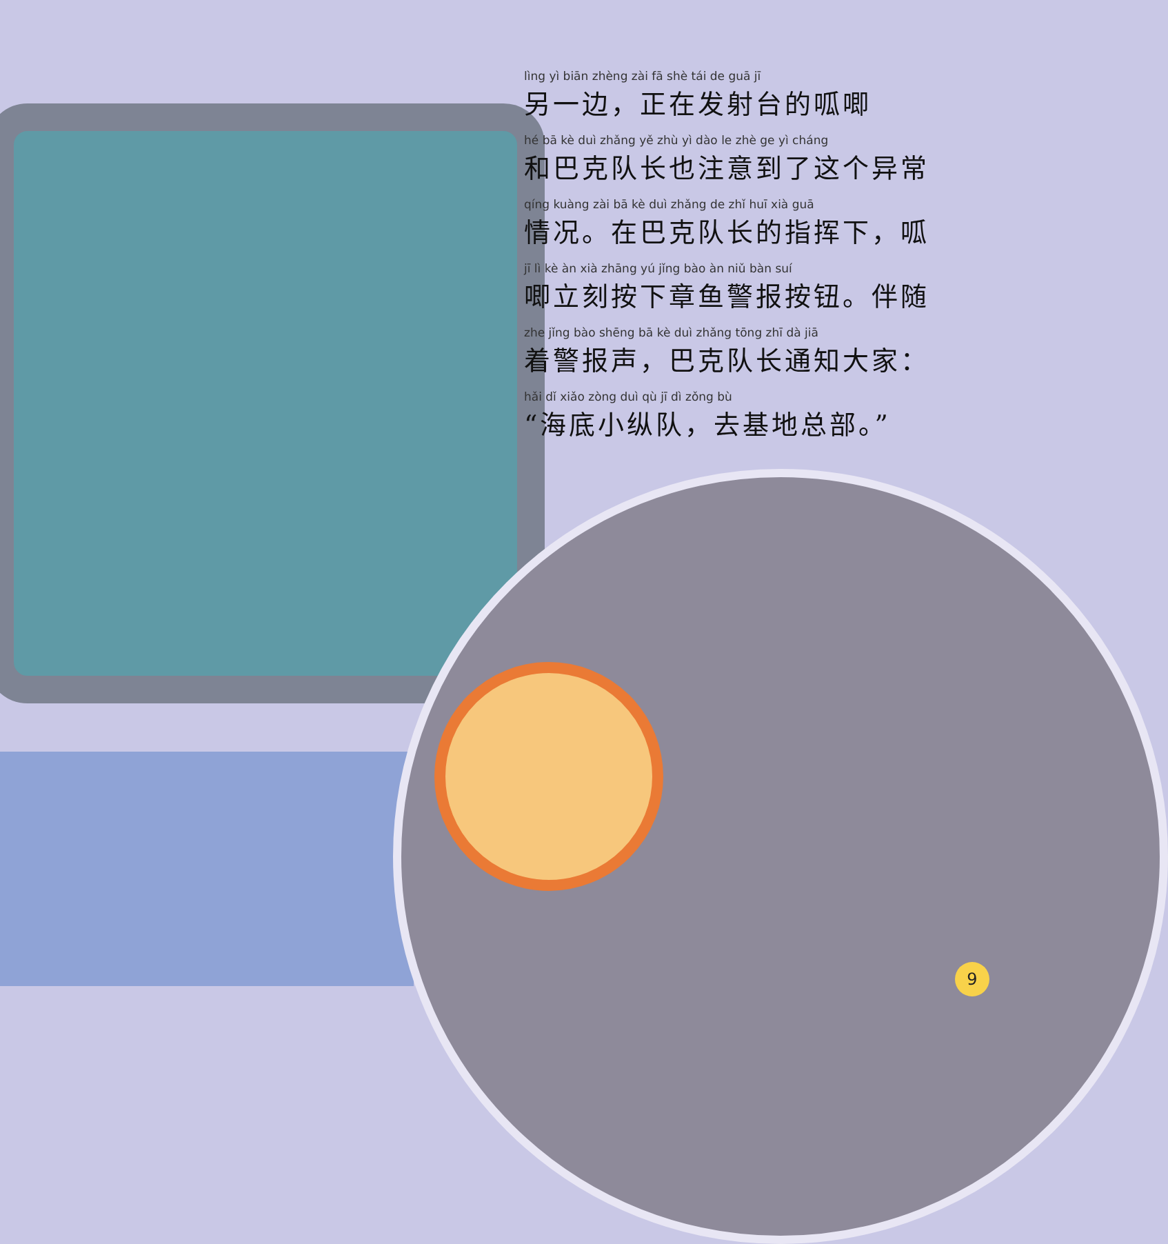lìng yì biān zhèng zài fā shè tái de guā jī
另一边，正在发射台的呱唧
hé bā kè duì zhǎng yě zhù yì dào le zhè ge yì cháng
和巴克队长也注意到了这个异常
qíng kuàng zài bā kè duì zhǎng de zhǐ huī xià guā
情况。在巴克队长的指挥下，呱
jī lì kè àn xià zhāng yú jǐng bào àn niǔ bàn suí
唧立刻按下章鱼警报按钮。伴随
zhe jǐng bào shēng bā kè duì zhǎng tōng zhī dà jiā
着警报声，巴克队长通知大家：
hǎi dǐ xiǎo zòng duì qù jī dì zǒng bù
“海底小纵队，去基地总部。”
9